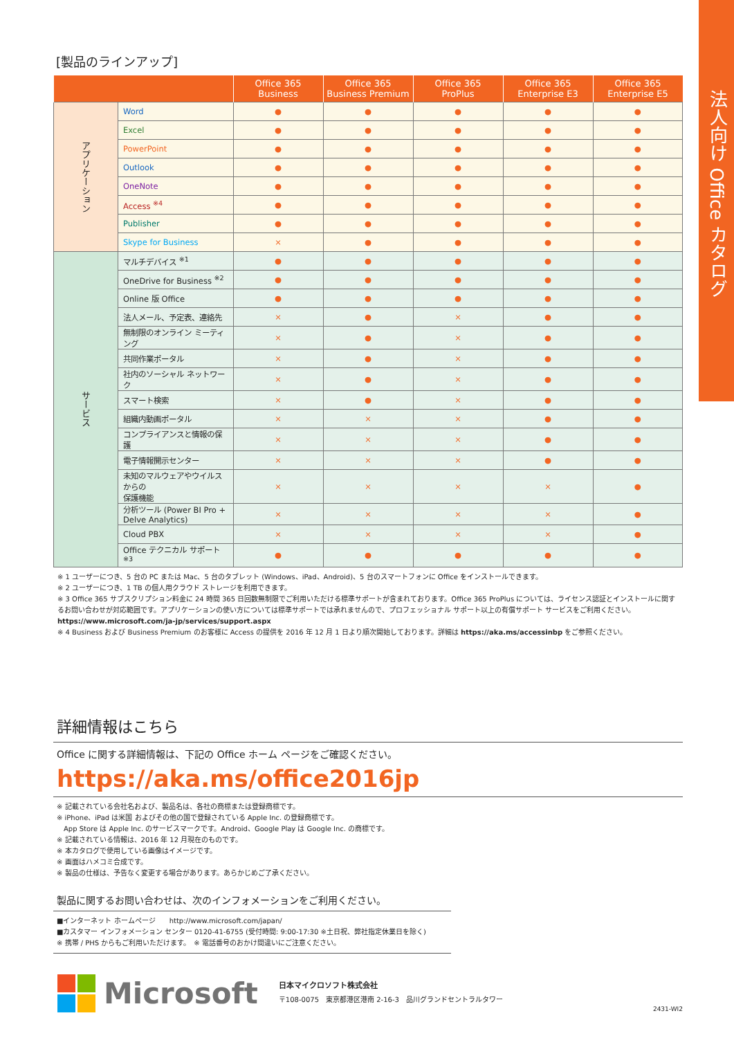法人向け Office カタログ
[製品のラインアップ]
| | | Office 365 Business | Office 365 Business Premium | Office 365 ProPlus | Office 365 Enterprise E3 | Office 365 Enterprise E5 |
| --- | --- | --- | --- | --- | --- | --- |
| アプリケーション | Word | ● | ● | ● | ● | ● |
| | Excel | ● | ● | ● | ● | ● |
| | PowerPoint | ● | ● | ● | ● | ● |
| | Outlook | ● | ● | ● | ● | ● |
| | OneNote | ● | ● | ● | ● | ● |
| | Access <sup>※4</sup> | ● | ● | ● | ● | ● |
| | Publisher | ● | ● | ● | ● | ● |
| | Skype for Business | × | ● | ● | ● | ● |
| サービス | マルチデバイス <sup>※1</sup> | ● | ● | ● | ● | ● |
| | OneDrive for Business <sup>※2</sup> | ● | ● | ● | ● | ● |
| | Online 版 Office | ● | ● | ● | ● | ● |
| | 法人メール、予定表、連絡先 | × | ● | × | ● | ● |
| | 無制限のオンライン ミーティング | × | ● | × | ● | ● |
| | 共同作業ポータル | × | ● | × | ● | ● |
| | 社内のソーシャル ネットワーク | × | ● | × | ● | ● |
| | スマート検索 | × | ● | × | ● | ● |
| | 組織内動画ポータル | × | × | × | ● | ● |
| | コンプライアンスと情報の保護 | × | × | × | ● | ● |
| | 電子情報開示センター | × | × | × | ● | ● |
| | 未知のマルウェアやウイルスからの 保護機能 | × | × | × | × | ● |
| | 分析ツール (Power BI Pro + Delve Analytics) | × | × | × | × | ● |
| | Cloud PBX | × | × | × | × | ● |
| | Office テクニカル サポート <sup>※3</sup> | ● | ● | ● | ● | ● |
※ 1 ユーザーにつき、5 台の PC または Mac、5 台のタブレット (Windows、iPad、Android)、5 台のスマートフォンに Office をインストールできます。
※ 2 ユーザーにつき、1 TB の個人用クラウド ストレージを利用できます。
※ 3 Office 365 サブスクリプション料金に 24 時間 365 日回数無制限でご利用いただける標準サポートが含まれております。Office 365 ProPlus については、ライセンス認証とインストールに関するお問い合わせが対応範囲です。アプリケーションの使い方については標準サポートでは承れませんので、プロフェッショナル サポート以上の有償サポート サービスをご利用ください。https://www.microsoft.com/ja-jp/services/support.aspx
※ 4 Business および Business Premium のお客様に Access の提供を 2016 年 12 月 1 日より順次開始しております。詳細は https://aka.ms/accessinbp をご参照ください。
詳細情報はこちら
Office に関する詳細情報は、下記の Office ホーム ページをご確認ください。
https://aka.ms/office2016jp
※ 記載されている会社名および、製品名は、各社の商標または登録商標です。
※ iPhone、iPad は米国 およびその他の国で登録されている Apple Inc. の登録商標です。
　App Store は Apple Inc. のサービスマークです。Android、Google Play は Google Inc. の商標です。
※ 記載されている情報は、2016 年 12 月現在のものです。
※ 本カタログで使用している画像はイメージです。
※ 画面はハメコミ合成です。
※ 製品の仕様は、予告なく変更する場合があります。あらかじめご了承ください。
製品に関するお問い合わせは、次のインフォメーションをご利用ください。
■インターネット ホームページ　　http://www.microsoft.com/japan/
■カスタマー インフォメーション センター 0120-41-6755 (受付時間: 9:00-17:30 ※土日祝、弊社指定休業日を除く)
※ 携帯 / PHS からもご利用いただけます。　※ 電話番号のおかけ間違いにご注意ください。
Microsoft
日本マイクロソフト株式会社
〒108-0075　東京都港区港南 2-16-3　品川グランドセントラルタワー
2431-WI2